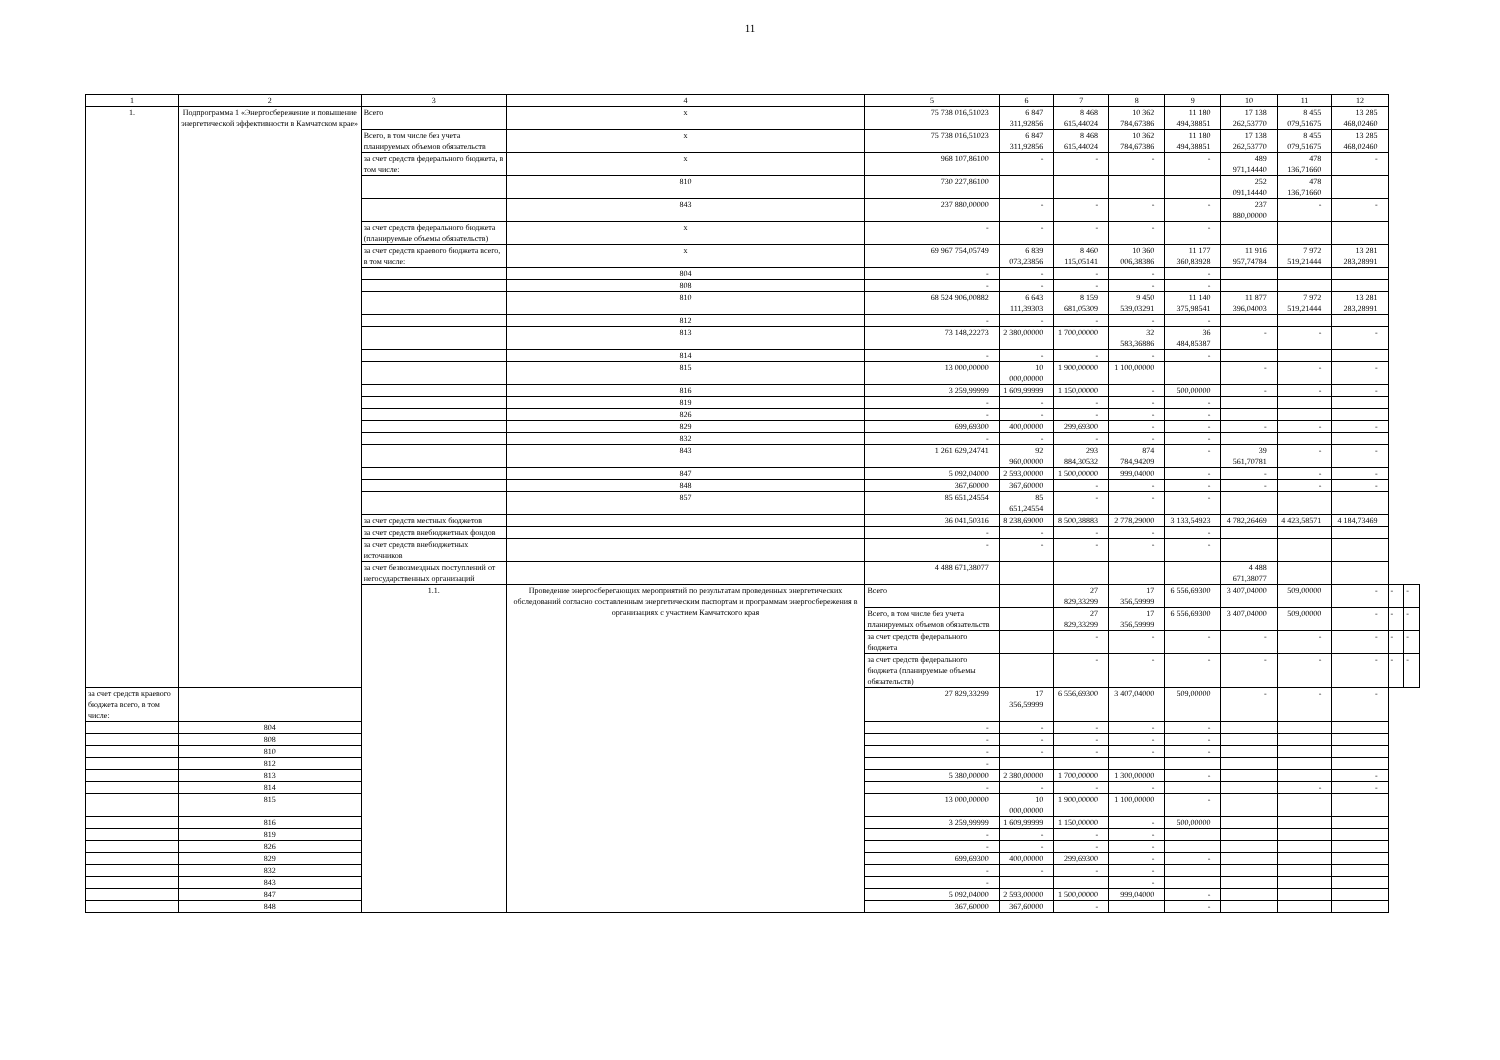11
| 1 | 2 | 3 | 4 | 5 | 6 | 7 | 8 | 9 | 10 | 11 | 12 | | |
| --- | --- | --- | --- | --- | --- | --- | --- | --- | --- | --- | --- | --- | --- |
| 1. | Подпрограмма 1 «Энергосбережение и повышение энергетической эффективности в Камчатском крае» | Всего | х | 75 738 016,51023 | 6 847 311,92856 | 8 468 615,44024 | 10 362 784,67386 | 11 180 494,38851 | 17 138 262,53770 | 8 455 079,51675 | 13 285 468,02460 | | |
| | | Всего, в том числе без учета планируемых объемов обязательств | х | 75 738 016,51023 | 6 847 311,92856 | 8 468 615,44024 | 10 362 784,67386 | 11 180 494,38851 | 17 138 262,53770 | 8 455 079,51675 | 13 285 468,02460 | | |
| | | за счет средств федерального бюджета, в том числе: | х | 968 107,86100 | - | - | - | - | 489 971,14440 | 478 136,71660 | - | | |
| | | | 810 | 730 227,86100 | | | | | 252 091,14440 | 478 136,71660 | | | |
| | | | 843 | 237 880,00000 | - | - | - | - | 237 880,00000 | - | - | | |
| | | за счет средств федерального бюджета (планируемые объемы обязательств) | х | - | - | - | - | - | | | | | |
| | | за счет средств краевого бюджета всего, в том числе: | х | 69 967 754,05749 | 6 839 073,23856 | 8 460 115,05141 | 10 360 006,38386 | 11 177 360,83928 | 11 916 957,74784 | 7 972 519,21444 | 13 281 283,28991 | | |
| | | | 804 | - | - | - | - | - | | | | | |
| | | | 808 | - | - | - | - | - | | | | | |
| | | | 810 | 68 524 906,00882 | 6 643 111,39303 | 8 159 681,05309 | 9 450 539,03291 | 11 140 375,98541 | 11 877 396,04003 | 7 972 519,21444 | 13 281 283,28991 | | |
| | | | 812 | - | - | - | - | - | | | | | |
| | | | 813 | 73 148,22273 | 2 380,00000 | 1 700,00000 | 32 583,36886 | 36 484,85387 | - | - | - | | |
| | | | 814 | - | - | - | - | - | | | | | |
| | | | 815 | 13 000,00000 | 10 000,00000 | 1 900,00000 | 1 100,00000 | | - | - | - | | |
| | | | 816 | 3 259,99999 | 1 609,99999 | 1 150,00000 | - | 500,00000 | - | - | - | | |
| | | | 819 | - | - | - | - | - | | | | | |
| | | | 826 | - | - | - | - | - | | | | | |
| | | | 829 | 699,69300 | 400,00000 | 299,69300 | - | - | - | - | - | | |
| | | | 832 | - | - | - | - | - | | | | | |
| | | | 843 | 1 261 629,24741 | 92 960,00000 | 293 884,30532 | 874 784,94209 | - | 39 561,70781 | - | - | | |
| | | | 847 | 5 092,04000 | 2 593,00000 | 1 500,00000 | 999,04000 | - | - | - | - | | |
| | | | 848 | 367,60000 | 367,60000 | - | - | - | - | - | - | | |
| | | | 857 | 85 651,24554 | 85 651,24554 | - | - | - | | | | | |
| | | за счет средств местных бюджетов | | 36 041,50316 | 8 238,69000 | 8 500,38883 | 2 778,29000 | 3 133,54923 | 4 782,26469 | 4 423,58571 | 4 184,73469 | | |
| | | за счет средств внебюджетных фондов | | - | - | - | - | - | | | | | |
| | | за счет средств внебюджетных источников | | - | - | - | - | - | | | | | |
| | | за счет безвозмездных поступлений от негосударственных организаций | | 4 488 671,38077 | | | | | 4 488 671,38077 | | | | |
| | | 1.1. | Проведение энергосберегающих мероприятий по результатам проведенных энергетических обследований согласно составленным энергетическим паспортам и программам энергосбережения в организациях с участием Камчатского края | Всего | | 27 829,33299 | 17 356,59999 | 6 556,69300 | 3 407,04000 | 509,00000 | - | - | - |
| | | | | Всего, в том числе без учета планируемых объемов обязательств | | 27 829,33299 | 17 356,59999 | 6 556,69300 | 3 407,04000 | 509,00000 | - | - | - |
| | | | | за счет средств федерального бюджета | | - | - | - | - | - | - | - | - |
| | | | | за счет средств федерального бюджета (планируемые объемы обязательств) | | - | - | - | - | - | - | - | - |
| за счет средств краевого бюджета всего, в том числе: | | | | 27 829,33299 | 17 356,59999 | 6 556,69300 | 3 407,04000 | 509,00000 | - | - | - | | |
| | 804 | | | - | - | - | - | - | | | | | |
| | 808 | | | - | - | - | - | - | | | | | |
| | 810 | | | - | - | - | - | - | | | | | |
| | 812 | | | - | | | | | | | | | |
| | 813 | | | 5 380,00000 | 2 380,00000 | 1 700,00000 | 1 300,00000 | - | | | - | | |
| | 814 | | | - | - | - | - | | | - | - | | |
| | 815 | | | 13 000,00000 | 10 000,00000 | 1 900,00000 | 1 100,00000 | - | | | | | |
| | 816 | | | 3 259,99999 | 1 609,99999 | 1 150,00000 | - | 500,00000 | | | | | |
| | 819 | | | - | - | - | - | | | | | | |
| | 826 | | | - | - | - | - | | | | | | |
| | 829 | | | 699,69300 | 400,00000 | 299,69300 | - | - | | | | | |
| | 832 | | | - | - | - | - | | | | | | |
| | 843 | | | - | | | - | | | | | | |
| | 847 | | | 5 092,04000 | 2 593,00000 | 1 500,00000 | 999,04000 | - | | | | | |
| | 848 | | | 367,60000 | 367,60000 | - | | - | | | | | |